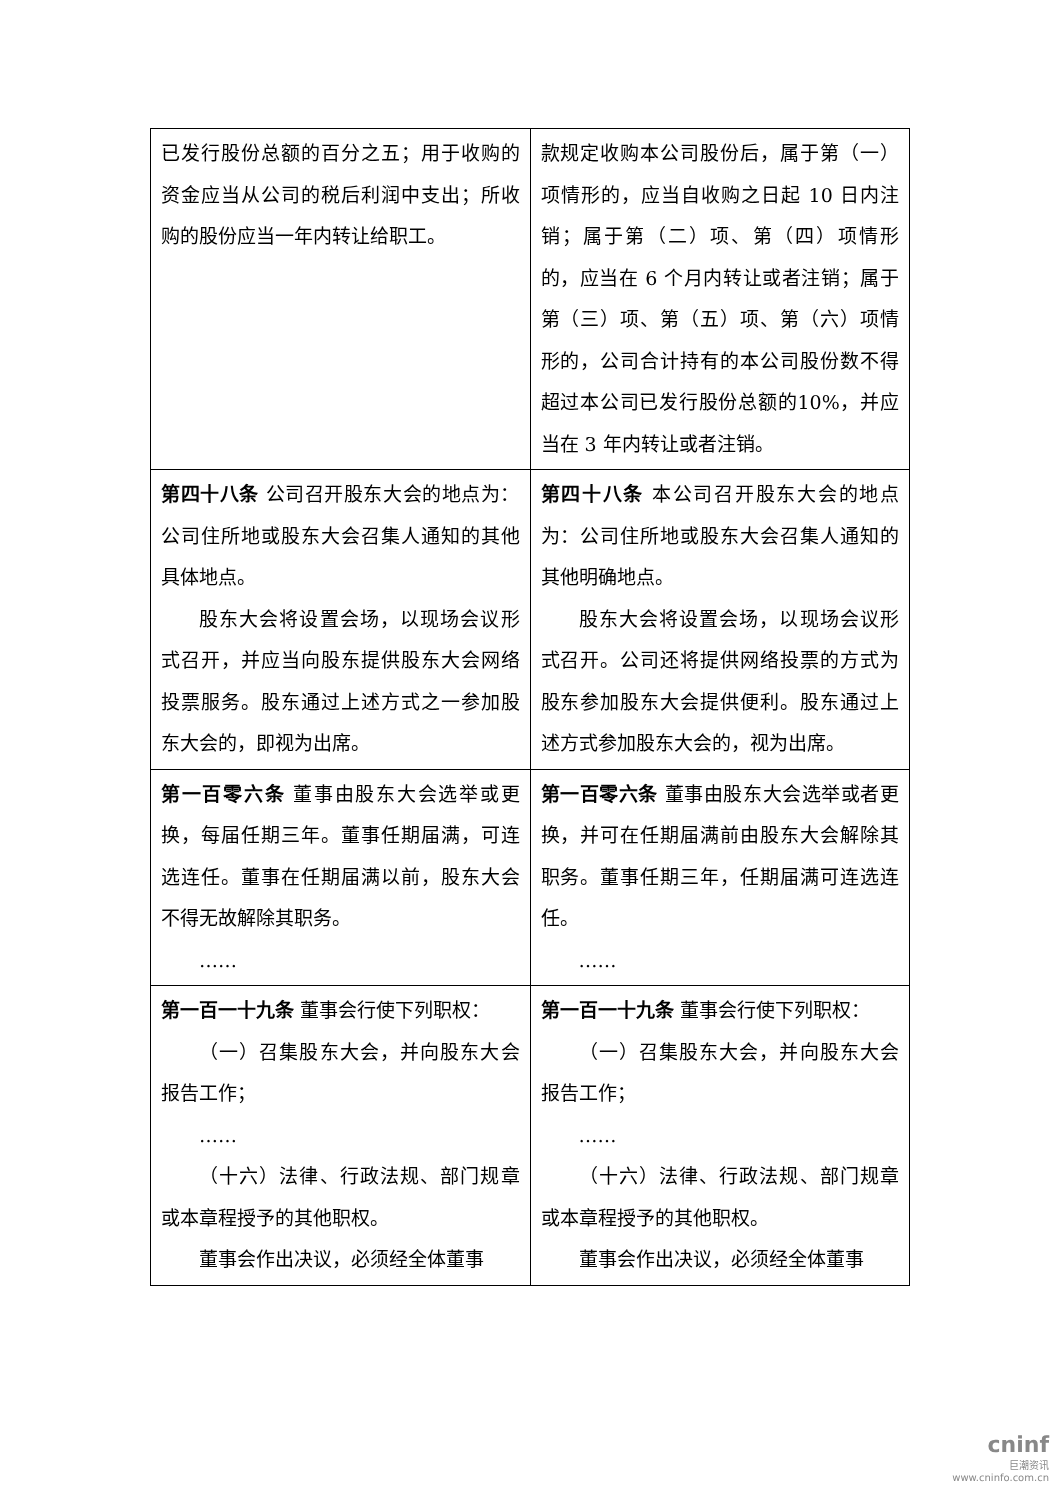| 已发行股份总额的百分之五；用于收购的资金应当从公司的税后利润中支出；所收购的股份应当一年内转让给职工。 | 款规定收购本公司股份后，属于第（一）项情形的，应当自收购之日起 10 日内注销；属于第（二）项、第（四）项情形的，应当在 6 个月内转让或者注销；属于第（三）项、第（五）项、第（六）项情形的，公司合计持有的本公司股份数不得超过本公司已发行股份总额的10%，并应当在 3 年内转让或者注销。 |
| 第四十八条 公司召开股东大会的地点为：公司住所地或股东大会召集人通知的其他具体地点。 股东大会将设置会场，以现场会议形式召开，并应当向股东提供股东大会网络投票服务。股东通过上述方式之一参加股东大会的，即视为出席。 | 第四十八条 本公司召开股东大会的地点为：公司住所地或股东大会召集人通知的其他明确地点。 股东大会将设置会场，以现场会议形式召开。公司还将提供网络投票的方式为股东参加股东大会提供便利。股东通过上述方式参加股东大会的，视为出席。 |
| 第一百零六条 董事由股东大会选举或更换，每届任期三年。董事任期届满，可连选连任。董事在任期届满以前，股东大会不得无故解除其职务。 …… | 第一百零六条 董事由股东大会选举或者更换，并可在任期届满前由股东大会解除其职务。董事任期三年，任期届满可连选连任。 …… |
| 第一百一十九条 董事会行使下列职权： （一）召集股东大会，并向股东大会报告工作； …… （十六）法律、行政法规、部门规章或本章程授予的其他职权。 董事会作出决议，必须经全体董事 | 第一百一十九条 董事会行使下列职权： （一）召集股东大会，并向股东大会报告工作； …… （十六）法律、行政法规、部门规章或本章程授予的其他职权。 董事会作出决议，必须经全体董事 |
cninf
巨潮资讯
www.cninfo.com.cn